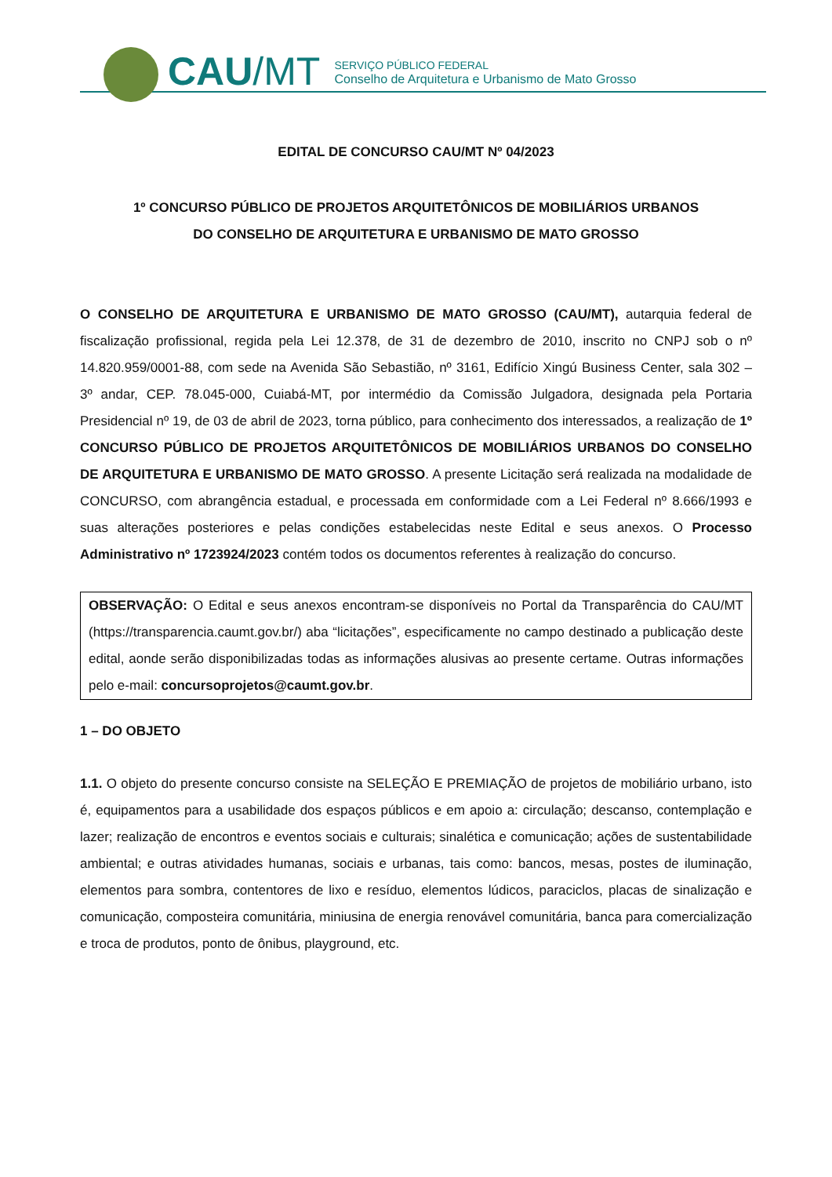CAU/MT
SERVIÇO PÚBLICO FEDERAL
Conselho de Arquitetura e Urbanismo de Mato Grosso
EDITAL DE CONCURSO CAU/MT Nº 04/2023
1º CONCURSO PÚBLICO DE PROJETOS ARQUITETÔNICOS DE MOBILIÁRIOS URBANOS
DO CONSELHO DE ARQUITETURA E URBANISMO DE MATO GROSSO
O CONSELHO DE ARQUITETURA E URBANISMO DE MATO GROSSO (CAU/MT), autarquia federal de fiscalização profissional, regida pela Lei 12.378, de 31 de dezembro de 2010, inscrito no CNPJ sob o nº 14.820.959/0001-88, com sede na Avenida São Sebastião, nº 3161, Edifício Xingú Business Center, sala 302 – 3º andar, CEP. 78.045-000, Cuiabá-MT, por intermédio da Comissão Julgadora, designada pela Portaria Presidencial nº 19, de 03 de abril de 2023, torna público, para conhecimento dos interessados, a realização de 1º CONCURSO PÚBLICO DE PROJETOS ARQUITETÔNICOS DE MOBILIÁRIOS URBANOS DO CONSELHO DE ARQUITETURA E URBANISMO DE MATO GROSSO. A presente Licitação será realizada na modalidade de CONCURSO, com abrangência estadual, e processada em conformidade com a Lei Federal nº 8.666/1993 e suas alterações posteriores e pelas condições estabelecidas neste Edital e seus anexos. O Processo Administrativo nº 1723924/2023 contém todos os documentos referentes à realização do concurso.
OBSERVAÇÃO: O Edital e seus anexos encontram-se disponíveis no Portal da Transparência do CAU/MT (https://transparencia.caumt.gov.br/) aba “licitações”, especificamente no campo destinado a publicação deste edital, aonde serão disponibilizadas todas as informações alusivas ao presente certame. Outras informações pelo e-mail: concursoprojetos@caumt.gov.br.
1 – DO OBJETO
1.1. O objeto do presente concurso consiste na SELEÇÃO E PREMIAÇÃO de projetos de mobiliário urbano, isto é, equipamentos para a usabilidade dos espaços públicos e em apoio a: circulação; descanso, contemplação e lazer; realização de encontros e eventos sociais e culturais; sinalética e comunicação; ações de sustentabilidade ambiental; e outras atividades humanas, sociais e urbanas, tais como: bancos, mesas, postes de iluminação, elementos para sombra, contentores de lixo e resíduo, elementos lúdicos, paraciclos, placas de sinalização e comunicação, composteira comunitária, miniusina de energia renovável comunitária, banca para comercialização e troca de produtos, ponto de ônibus, playground, etc.